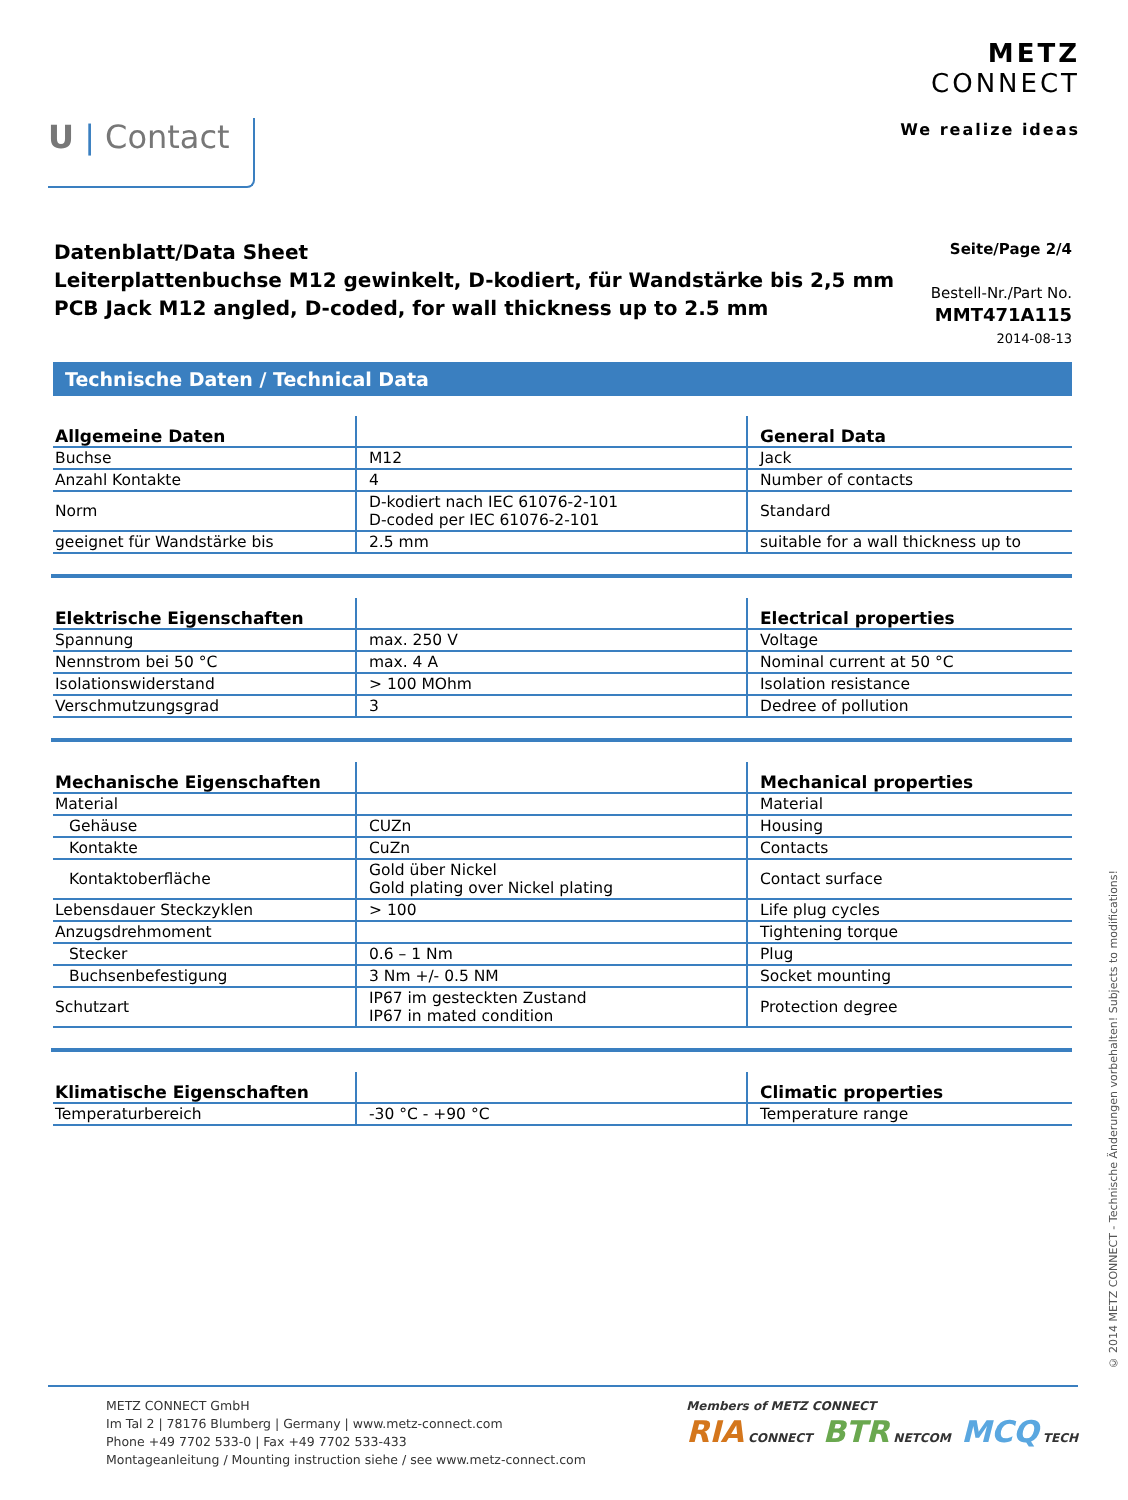U | Contact
METZ
CONNECT
We realize ideas
Datenblatt/Data Sheet
Leiterplattenbuchse M12 gewinkelt, D-kodiert, für Wandstärke bis 2,5 mm
PCB Jack M12 angled, D-coded, for wall thickness up to 2.5 mm
Seite/Page 2/4
Bestell-Nr./Part No.
MMT471A115
2014-08-13
Technische Daten / Technical Data
| Allgemeine Daten | | General Data |
| --- | --- | --- |
| Buchse | M12 | Jack |
| Anzahl Kontakte | 4 | Number of contacts |
| Norm | D-kodiert nach IEC 61076-2-101 D-coded per IEC 61076-2-101 | Standard |
| geeignet für Wandstärke bis | 2.5 mm | suitable for a wall thickness up to |
| Elektrische Eigenschaften | | Electrical properties |
| --- | --- | --- |
| Spannung | max. 250 V | Voltage |
| Nennstrom bei 50 °C | max. 4 A | Nominal current at 50 °C |
| Isolationswiderstand | > 100 MOhm | Isolation resistance |
| Verschmutzungsgrad | 3 | Dedree of pollution |
| Mechanische Eigenschaften | | Mechanical properties |
| --- | --- | --- |
| Material | | Material |
| Gehäuse | CUZn | Housing |
| Kontakte | CuZn | Contacts |
| Kontaktoberfläche | Gold über Nickel Gold plating over Nickel plating | Contact surface |
| Lebensdauer Steckzyklen | > 100 | Life plug cycles |
| Anzugsdrehmoment | | Tightening torque |
| Stecker | 0.6 – 1 Nm | Plug |
| Buchsenbefestigung | 3 Nm +/- 0.5 NM | Socket mounting |
| Schutzart | IP67 im gesteckten Zustand IP67 in mated condition | Protection degree |
| Klimatische Eigenschaften | | Climatic properties |
| --- | --- | --- |
| Temperaturbereich | -30 °C - +90 °C | Temperature range |
METZ CONNECT GmbH
Im Tal 2 | 78176 Blumberg | Germany | www.metz-connect.com
Phone +49 7702 533-0 | Fax +49 7702 533-433
Montageanleitung / Mounting instruction siehe / see www.metz-connect.com
Members of METZ CONNECT
RIA CONNECT BTR NETCOM MCQ TECH
© 2014 METZ CONNECT - Technische Änderungen vorbehalten! Subjects to modifications!